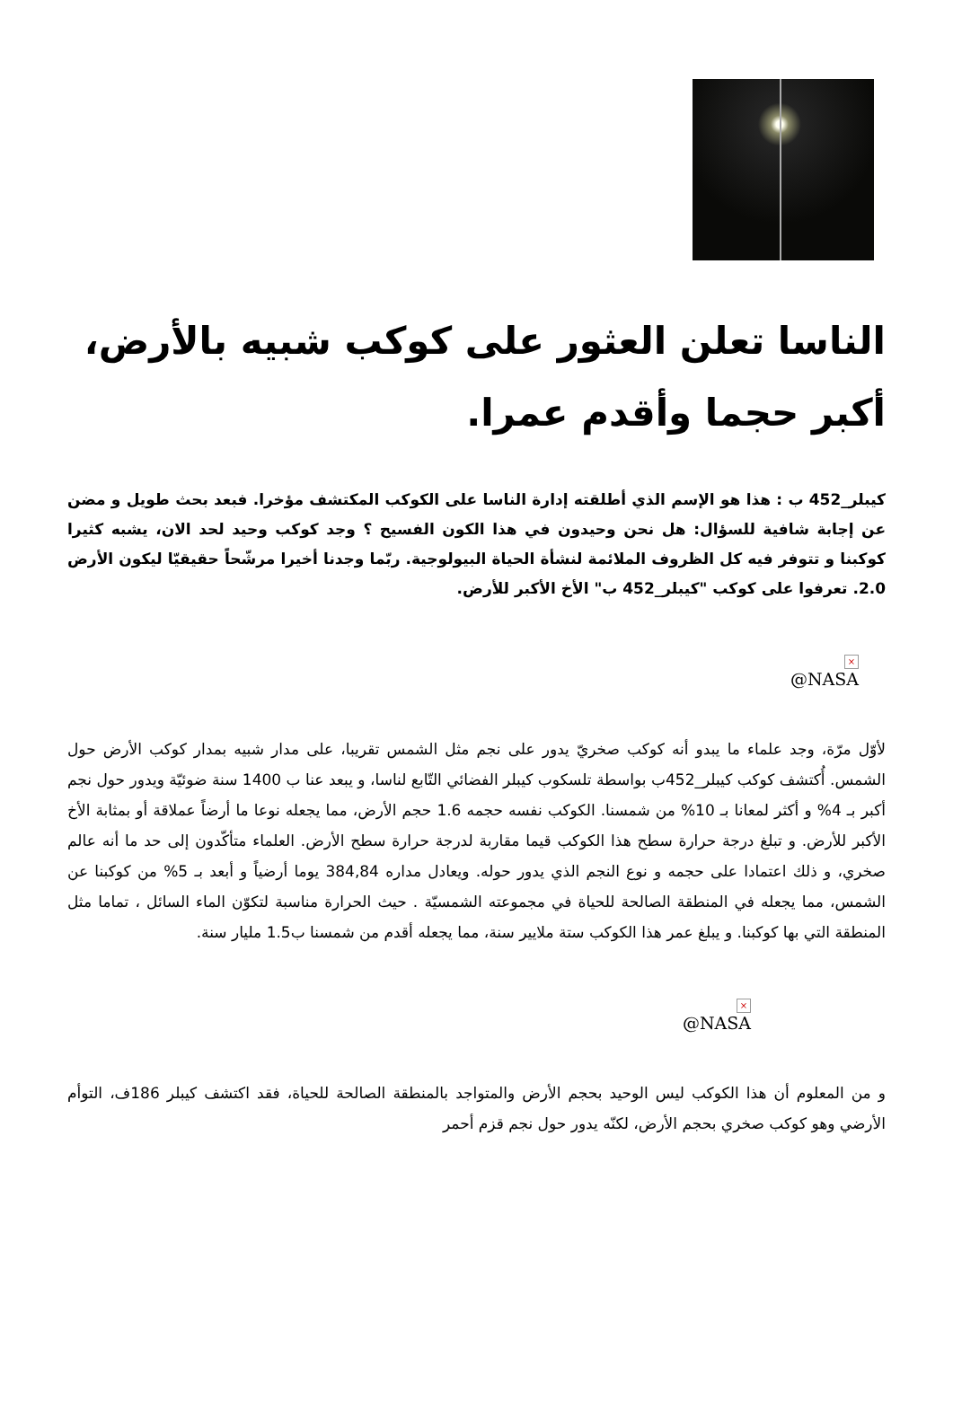الناسا تعلن العثور على كوكب شبيه بالأرض، أكبر حجما وأقدم عمرا.
كيبلر_452 ب : هذا هو الإسم الذي أطلقته إدارة الناسا على الكوكب المكتشف مؤخرا. فبعد بحث طويل و مضن عن إجابة شافية للسؤال: هل نحن وحيدون في هذا الكون الفسيح ؟ وجد كوكب وحيد لحد الان، يشبه كثيرا كوكبنا و تتوفر فيه كل الظروف الملائمة لنشأة الحياة البيولوجية. ربّما وجدنا أخيرا مرشّحاً حقيقيّا ليكون الأرض 2.0. تعرفوا على كوكب "كيبلر_452 ب" الأخ الأكبر للأرض.
×
NASA@
لأوّل مرّة، وجد علماء ما يبدو أنه كوكب صخريّ يدور على نجم مثل الشمس تقريبا، على مدار شبيه بمدار كوكب الأرض حول الشمس. أُكتشف كوكب كيبلر_452ب بواسطة تلسكوب كيبلر الفضائي التّابع لناسا، و يبعد عنا ب 1400 سنة ضوئيّة ويدور حول نجم أكبر بـ 4% و أكثر لمعانا بـ 10% من شمسنا. الكوكب نفسه حجمه 1.6 حجم الأرض، مما يجعله نوعا ما أرضاً عملاقة أو بمثابة الأخ الأكبر للأرض. و تبلغ درجة حرارة سطح هذا الكوكب قيما مقاربة لدرجة حرارة سطح الأرض. العلماء متأكّدون إلى حد ما أنه عالم صخري، و ذلك اعتمادا على حجمه و نوع النجم الذي يدور حوله. ويعادل مداره 384,84 يوما أرضياً و أبعد بـ 5% من كوكبنا عن الشمس، مما يجعله في المنطقة الصالحة للحياة في مجموعته الشمسيّة . حيث الحرارة مناسبة لتكوّن الماء السائل ، تماما مثل المنطقة التي بها كوكبنا. و يبلغ عمر هذا الكوكب ستة ملايير سنة، مما يجعله أقدم من شمسنا ب1.5 مليار سنة.
×
NASA@
و من المعلوم أن هذا الكوكب ليس الوحيد بحجم الأرض والمتواجد بالمنطقة الصالحة للحياة، فقد اكتشف كيبلر 186ف، التوأم الأرضي وهو كوكب صخري بحجم الأرض، لكنّه يدور حول نجم قزم أحمر